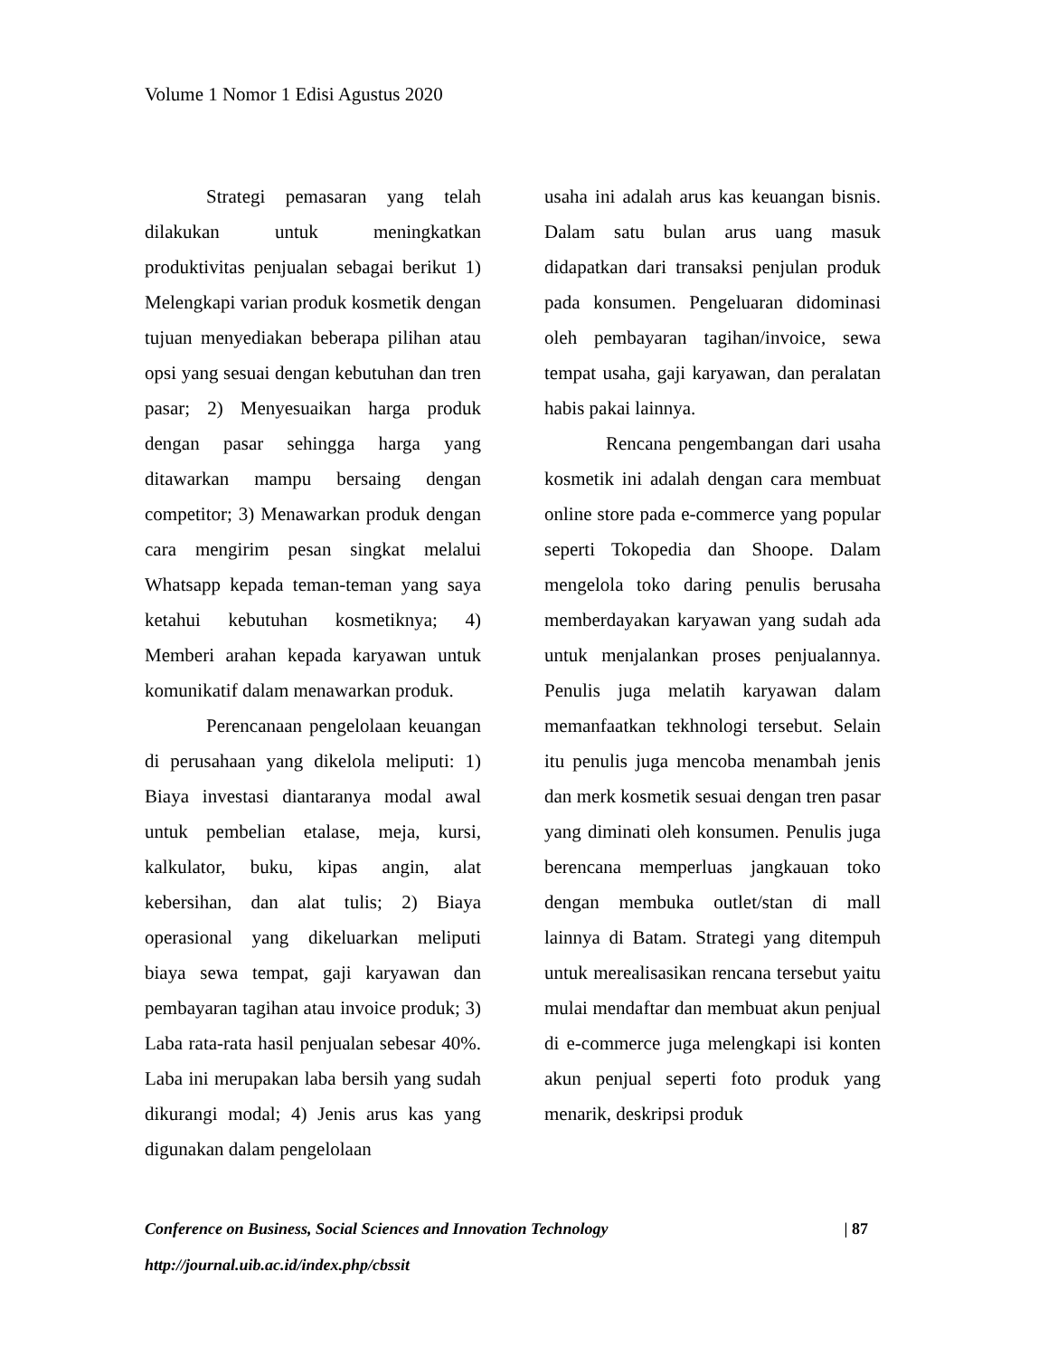Volume 1 Nomor 1 Edisi Agustus 2020
Strategi pemasaran yang telah dilakukan untuk meningkatkan produktivitas penjualan sebagai berikut 1) Melengkapi varian produk kosmetik dengan tujuan menyediakan beberapa pilihan atau opsi yang sesuai dengan kebutuhan dan tren pasar; 2) Menyesuaikan harga produk dengan pasar sehingga harga yang ditawarkan mampu bersaing dengan competitor; 3) Menawarkan produk dengan cara mengirim pesan singkat melalui Whatsapp kepada teman-teman yang saya ketahui kebutuhan kosmetiknya; 4) Memberi arahan kepada karyawan untuk komunikatif dalam menawarkan produk.
Perencanaan pengelolaan keuangan di perusahaan yang dikelola meliputi: 1) Biaya investasi diantaranya modal awal untuk pembelian etalase, meja, kursi, kalkulator, buku, kipas angin, alat kebersihan, dan alat tulis; 2) Biaya operasional yang dikeluarkan meliputi biaya sewa tempat, gaji karyawan dan pembayaran tagihan atau invoice produk; 3) Laba rata-rata hasil penjualan sebesar 40%. Laba ini merupakan laba bersih yang sudah dikurangi modal; 4) Jenis arus kas yang digunakan dalam pengelolaan
usaha ini adalah arus kas keuangan bisnis. Dalam satu bulan arus uang masuk didapatkan dari transaksi penjulan produk pada konsumen. Pengeluaran didominasi oleh pembayaran tagihan/invoice, sewa tempat usaha, gaji karyawan, dan peralatan habis pakai lainnya.
Rencana pengembangan dari usaha kosmetik ini adalah dengan cara membuat online store pada e-commerce yang popular seperti Tokopedia dan Shoope. Dalam mengelola toko daring penulis berusaha memberdayakan karyawan yang sudah ada untuk menjalankan proses penjualannya. Penulis juga melatih karyawan dalam memanfaatkan tekhnologi tersebut. Selain itu penulis juga mencoba menambah jenis dan merk kosmetik sesuai dengan tren pasar yang diminati oleh konsumen. Penulis juga berencana memperluas jangkauan toko dengan membuka outlet/stan di mall lainnya di Batam. Strategi yang ditempuh untuk merealisasikan rencana tersebut yaitu mulai mendaftar dan membuat akun penjual di e-commerce juga melengkapi isi konten akun penjual seperti foto produk yang menarik, deskripsi produk
Conference on Business, Social Sciences and Innovation Technology
| 87
http://journal.uib.ac.id/index.php/cbssit